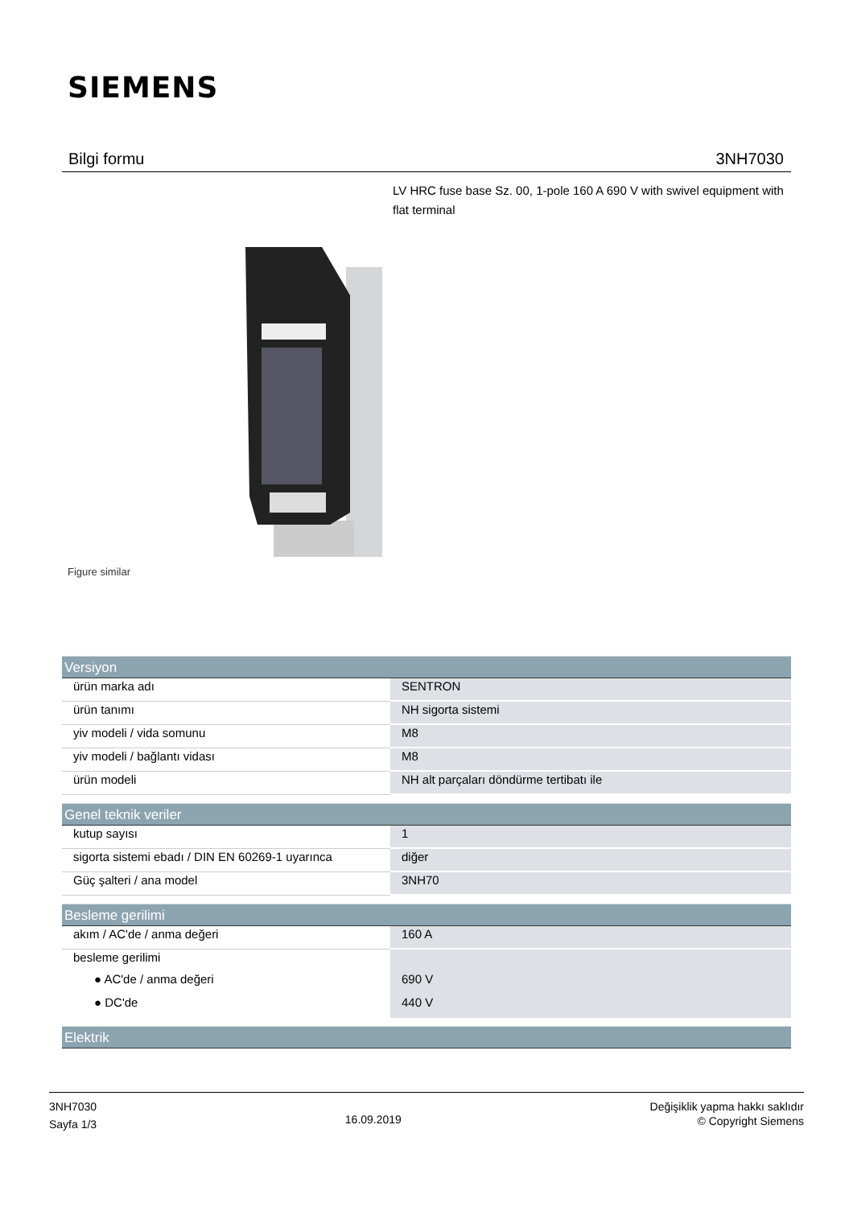SIEMENS
Bilgi formu 3NH7030
LV HRC fuse base Sz. 00, 1-pole 160 A 690 V with swivel equipment with flat terminal
Figure similar
| Versiyon | |
| --- | --- |
| ürün marka adı | SENTRON |
| ürün tanımı | NH sigorta sistemi |
| yiv modeli / vida somunu | M8 |
| yiv modeli / bağlantı vidası | M8 |
| ürün modeli | NH alt parçaları döndürme tertibatı ile |
| Genel teknik veriler | |
| kutup sayısı | 1 |
| sigorta sistemi ebadı / DIN EN 60269-1 uyarınca | diğer |
| Güç şalteri / ana model | 3NH70 |
| Besleme gerilimi | |
| akım / AC'de / anma değeri | 160 A |
| besleme gerilimi | |
| ● AC'de / anma değeri | 690 V |
| ● DC'de | 440 V |
| Elektrik | |
3NH7030
Sayfa 1/3
16.09.2019
Değişiklik yapma hakkı saklıdır
© Copyright Siemens